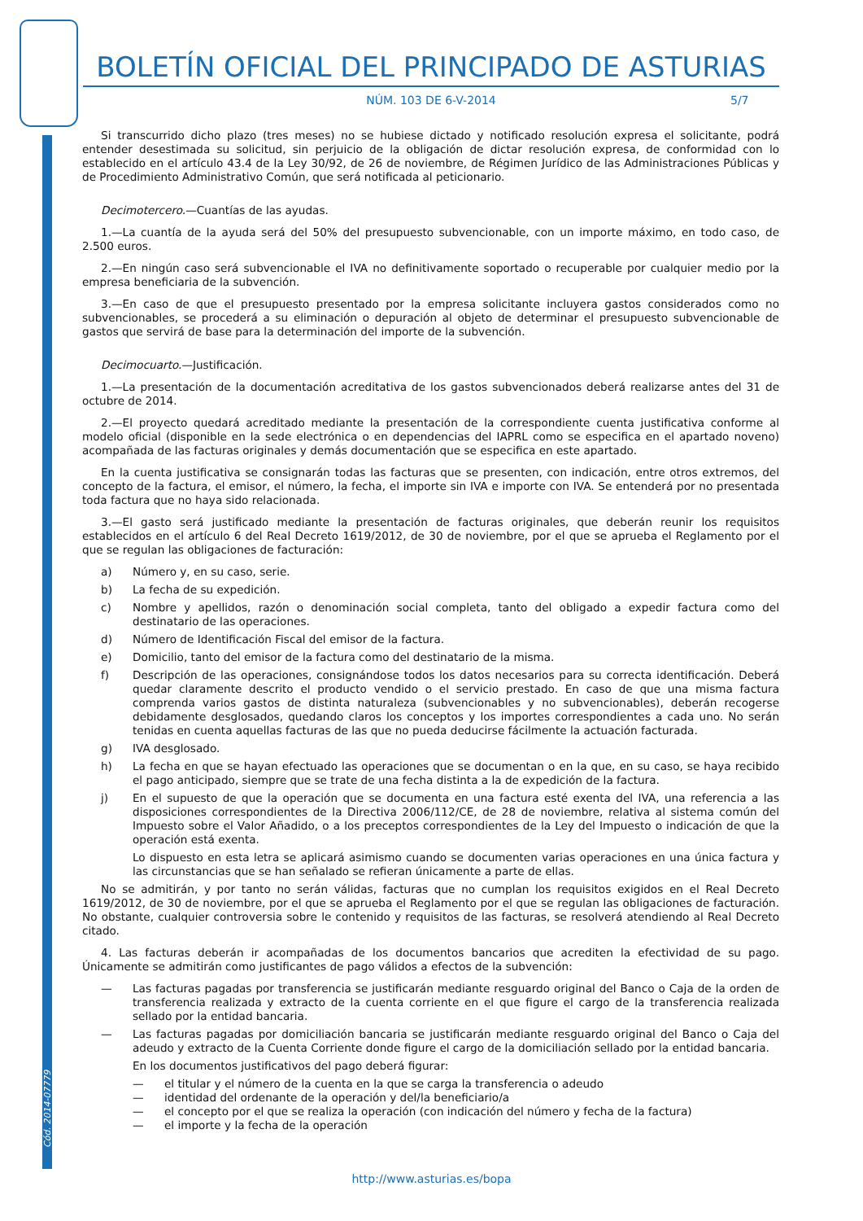Cód. 2014-07779
BOLETÍN OFICIAL DEL PRINCIPADO DE ASTURIAS
NÚM. 103 DE 6-V-2014 5/7
Si transcurrido dicho plazo (tres meses) no se hubiese dictado y notificado resolución expresa el solicitante, podrá entender desestimada su solicitud, sin perjuicio de la obligación de dictar resolución expresa, de conformidad con lo establecido en el artículo 43.4 de la Ley 30/92, de 26 de noviembre, de Régimen Jurídico de las Administraciones Públicas y de Procedimiento Administrativo Común, que será notificada al peticionario.
Decimotercero.—Cuantías de las ayudas.
1.—La cuantía de la ayuda será del 50% del presupuesto subvencionable, con un importe máximo, en todo caso, de 2.500 euros.
2.—En ningún caso será subvencionable el IVA no definitivamente soportado o recuperable por cualquier medio por la empresa beneficiaria de la subvención.
3.—En caso de que el presupuesto presentado por la empresa solicitante incluyera gastos considerados como no subvencionables, se procederá a su eliminación o depuración al objeto de determinar el presupuesto subvencionable de gastos que servirá de base para la determinación del importe de la subvención.
Decimocuarto.—Justificación.
1.—La presentación de la documentación acreditativa de los gastos subvencionados deberá realizarse antes del 31 de octubre de 2014.
2.—El proyecto quedará acreditado mediante la presentación de la correspondiente cuenta justificativa conforme al modelo oficial (disponible en la sede electrónica o en dependencias del IAPRL como se especifica en el apartado noveno) acompañada de las facturas originales y demás documentación que se especifica en este apartado.
En la cuenta justificativa se consignarán todas las facturas que se presenten, con indicación, entre otros extremos, del concepto de la factura, el emisor, el número, la fecha, el importe sin IVA e importe con IVA. Se entenderá por no presentada toda factura que no haya sido relacionada.
3.—El gasto será justificado mediante la presentación de facturas originales, que deberán reunir los requisitos establecidos en el artículo 6 del Real Decreto 1619/2012, de 30 de noviembre, por el que se aprueba el Reglamento por el que se regulan las obligaciones de facturación:
a) Número y, en su caso, serie.
b) La fecha de su expedición.
c) Nombre y apellidos, razón o denominación social completa, tanto del obligado a expedir factura como del destinatario de las operaciones.
d) Número de Identificación Fiscal del emisor de la factura.
e) Domicilio, tanto del emisor de la factura como del destinatario de la misma.
f) Descripción de las operaciones, consignándose todos los datos necesarios para su correcta identificación. Deberá quedar claramente descrito el producto vendido o el servicio prestado. En caso de que una misma factura comprenda varios gastos de distinta naturaleza (subvencionables y no subvencionables), deberán recogerse debidamente desglosados, quedando claros los conceptos y los importes correspondientes a cada uno. No serán tenidas en cuenta aquellas facturas de las que no pueda deducirse fácilmente la actuación facturada.
g) IVA desglosado.
h) La fecha en que se hayan efectuado las operaciones que se documentan o en la que, en su caso, se haya recibido el pago anticipado, siempre que se trate de una fecha distinta a la de expedición de la factura.
j) En el supuesto de que la operación que se documenta en una factura esté exenta del IVA, una referencia a las disposiciones correspondientes de la Directiva 2006/112/CE, de 28 de noviembre, relativa al sistema común del Impuesto sobre el Valor Añadido, o a los preceptos correspondientes de la Ley del Impuesto o indicación de que la operación está exenta.
Lo dispuesto en esta letra se aplicará asimismo cuando se documenten varias operaciones en una única factura y las circunstancias que se han señalado se refieran únicamente a parte de ellas.
No se admitirán, y por tanto no serán válidas, facturas que no cumplan los requisitos exigidos en el Real Decreto 1619/2012, de 30 de noviembre, por el que se aprueba el Reglamento por el que se regulan las obligaciones de facturación. No obstante, cualquier controversia sobre le contenido y requisitos de las facturas, se resolverá atendiendo al Real Decreto citado.
4. Las facturas deberán ir acompañadas de los documentos bancarios que acrediten la efectividad de su pago. Únicamente se admitirán como justificantes de pago válidos a efectos de la subvención:
— Las facturas pagadas por transferencia se justificarán mediante resguardo original del Banco o Caja de la orden de transferencia realizada y extracto de la cuenta corriente en el que figure el cargo de la transferencia realizada sellado por la entidad bancaria.
— Las facturas pagadas por domiciliación bancaria se justificarán mediante resguardo original del Banco o Caja del adeudo y extracto de la Cuenta Corriente donde figure el cargo de la domiciliación sellado por la entidad bancaria.
En los documentos justificativos del pago deberá figurar:
— el titular y el número de la cuenta en la que se carga la transferencia o adeudo
— identidad del ordenante de la operación y del/la beneficiario/a
— el concepto por el que se realiza la operación (con indicación del número y fecha de la factura)
— el importe y la fecha de la operación
http://www.asturias.es/bopa